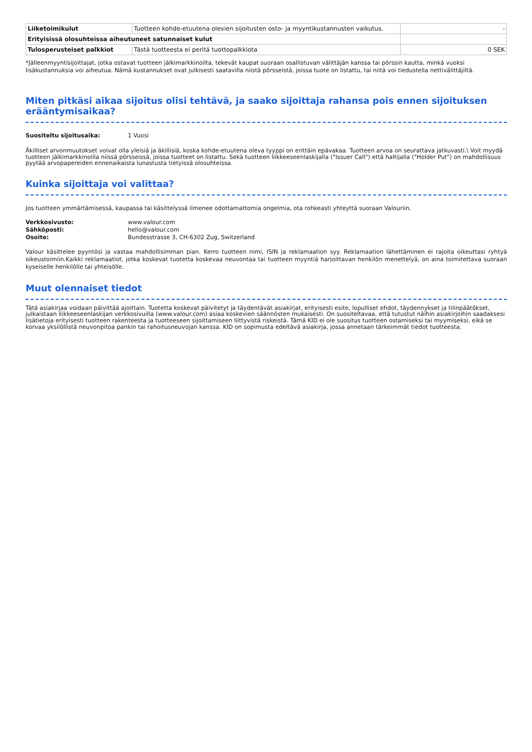| Liiketoimikulut | Tuotteen kohde-etuutena olevien sijoitusten osto- ja myyntikustannusten vaikutus. | - |
| Erityisissä olosuhteissa aiheutuneet satunnaiset kulut | | |
| Tulosperusteiset palkkiot | Tästä tuotteesta ei peritä tuottopalkkiota | 0 SEK |
*Jälleenmyyntisijoittajat, jotka ostavat tuotteen jälkimarkkinoilta, tekevät kaupat suoraan osallistuvan välittäjän kanssa tai pörssin kautta, minkä vuoksi lisäkustannuksia voi aiheutua. Nämä kustannukset ovat julkisesti saatavilla niistä pörsseistä, joissa tuote on listattu, tai niitä voi tiedustella nettivälittäjiltä.
Miten pitkäsi aikaa sijoitus olisi tehtävä, ja saako sijoittaja rahansa pois ennen sijoituksen erääntymisaikaa?
Suositeltu sijoitusaika: 1 Vuosi
Äkilliset arvonmuutokset voivat olla yleisiä ja äkillisiä, koska kohde-etuutena oleva tyyppi on erittäin epävakaa. Tuotteen arvoa on seurattava jatkuvasti.\ Voit myydä tuotteen jälkimarkkinoilla niissä pörsseissä, joissa tuotteet on listattu. Sekä tuotteen liikkeeseenlaskijalla ("Issuer Call") että haltijalla ("Holder Put") on mahdollisuus pyytää arvopapereiden ennenaikaista lunastusta tietyissä olosuhteissa.
Kuinka sijoittaja voi valittaa?
Jos tuotteen ymmärtämisessä, kaupassa tai käsittelyssä ilmenee odottamattomia ongelmia, ota rohkeasti yhteyttä suoraan Valouriin.
Verkkosivusto: www.valour.com
Sähköposti: hello@valour.com
Osoite: Bundesstrasse 3, CH-6302 Zug, Switzerland
Valour käsittelee pyyntösi ja vastaa mahdollisimman pian. Kerro tuotteen nimi, ISIN ja reklamaation syy. Reklamaation lähettäminen ei rajoita oikeuttasi ryhtyä oikeustoimiin.Kaikki reklamaatiot, jotka koskevat tuotetta koskevaa neuvontaa tai tuotteen myyntiä harjoittavan henkilön menettelyä, on aina toimitettava suoraan kyseiselle henkilölle tai yhteisölle.
Muut olennaiset tiedot
Tätä asiakirjaa voidaan päivittää ajoittain. Tuotetta koskevat päivitetyt ja täydentävät asiakirjat, erityisesti esite, lopulliset ehdot, täydennykset ja tilinpäätökset, julkaistaan liikkeeseenlaskijan verkkosivuilla (www.valour.com) asiaa koskevien säännösten mukaisesti. On suositeltavaa, että tutustut näihin asiakirjoihin saadaksesi lisätietoja erityisesti tuotteen rakenteesta ja tuotteeseen sijoittamiseen liittyvistä riskeistä. Tämä KID ei ole suositus tuotteen ostamiseksi tai myymiseksi, eikä se korvaa yksilöllistä neuvonpitoa pankin tai rahoitusneuvojan kanssa. KID on sopimusta edeltävä asiakirja, jossa annetaan tärkeimmät tiedot tuotteesta.